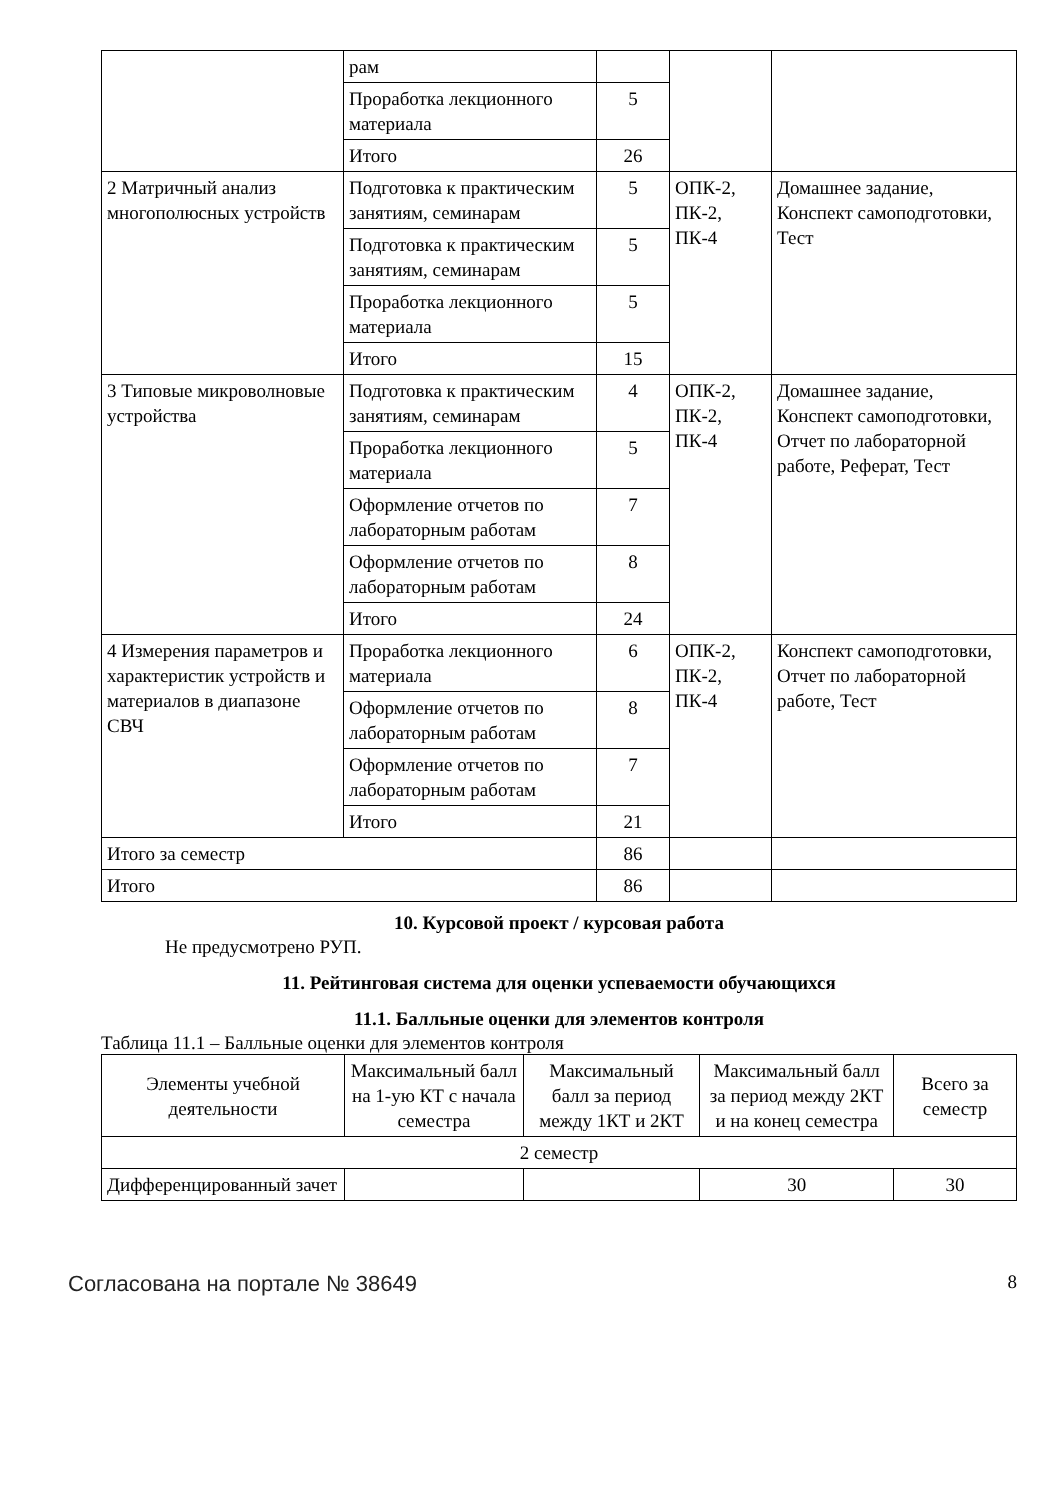| | рам | | | |
| | Проработка лекционного материала | 5 | | |
| | Итого | 26 | | |
| 2 Матричный анализ многополюсных устройств | Подготовка к практическим занятиям, семинарам | 5 | ОПК-2, ПК-2, ПК-4 | Домашнее задание, Конспект самоподготовки, Тест |
| | Подготовка к практическим занятиям, семинарам | 5 | | |
| | Проработка лекционного материала | 5 | | |
| | Итого | 15 | | |
| 3 Типовые микроволновые устройства | Подготовка к практическим занятиям, семинарам | 4 | ОПК-2, ПК-2, ПК-4 | Домашнее задание, Конспект самоподготовки, Отчет по лабораторной работе, Реферат, Тест |
| | Проработка лекционного материала | 5 | | |
| | Оформление отчетов по лабораторным работам | 7 | | |
| | Оформление отчетов по лабораторным работам | 8 | | |
| | Итого | 24 | | |
| 4 Измерения параметров и характеристик устройств и материалов в диапазоне СВЧ | Проработка лекционного материала | 6 | ОПК-2, ПК-2, ПК-4 | Конспект самоподготовки, Отчет по лабораторной работе, Тест |
| | Оформление отчетов по лабораторным работам | 8 | | |
| | Оформление отчетов по лабораторным работам | 7 | | |
| | Итого | 21 | | |
| Итого за семестр | | 86 | | |
| Итого | | 86 | | |
10. Курсовой проект / курсовая работа
Не предусмотрено РУП.
11. Рейтинговая система для оценки успеваемости обучающихся
11.1. Балльные оценки для элементов контроля
Таблица 11.1 – Балльные оценки для элементов контроля
| Элементы учебной деятельности | Максимальный балл на 1-ую КТ с начала семестра | Максимальный балл за период между 1КТ и 2КТ | Максимальный балл за период между 2КТ и на конец семестра | Всего за семестр |
| --- | --- | --- | --- | --- |
| 2 семестр | | | | |
| Дифференцированный зачет | | | 30 | 30 |
Согласована на портале № 38649 8